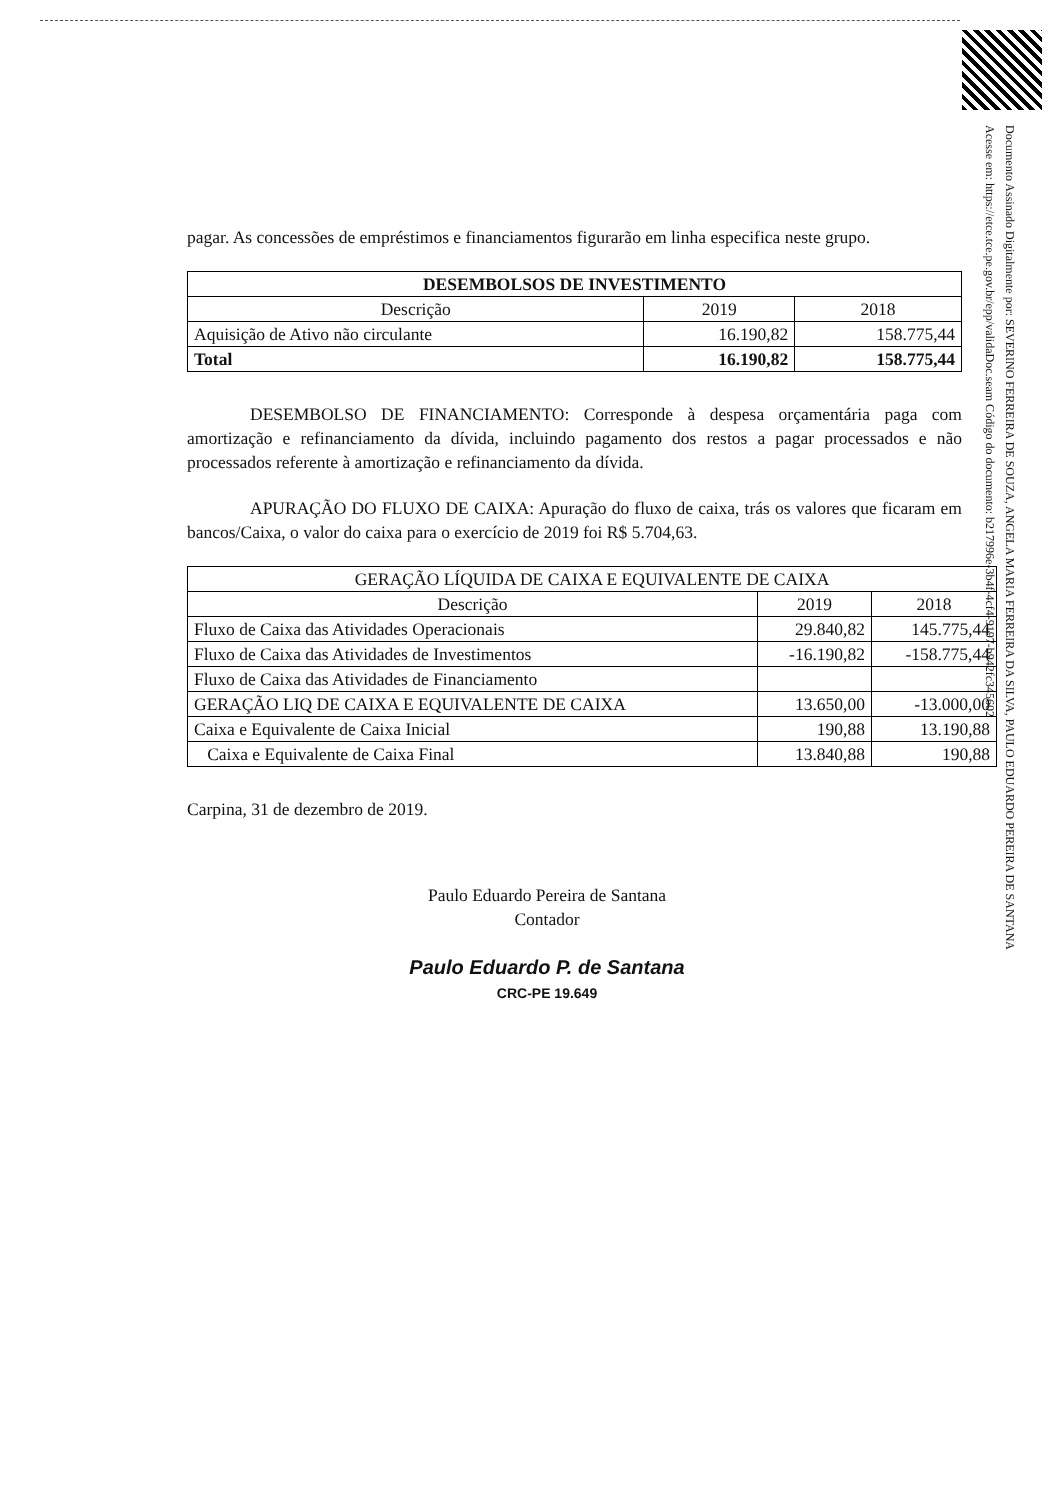Documento Assinado Digitalmente por: SEVERINO FERREIRA DE SOUZA, ANGELA MARIA FERREIRA DA SILVA, PAULO EDUARDO PEREIRA DE SANTANA
Acesse em: https://etce.tce.pe.gov.br/epp/validaDoc.seam Código do documento: b217996e-3b4f-4cf4-9197-b942fc345602
pagar. As concessões de empréstimos e financiamentos figurarão em linha especifica neste grupo.
| DESEMBOLSOS DE INVESTIMENTO | | |
| --- | --- | --- |
| Descrição | 2019 | 2018 |
| Aquisição de Ativo não circulante | 16.190,82 | 158.775,44 |
| Total | 16.190,82 | 158.775,44 |
DESEMBOLSO DE FINANCIAMENTO: Corresponde à despesa orçamentária paga com amortização e refinanciamento da dívida, incluindo pagamento dos restos a pagar processados e não processados referente à amortização e refinanciamento da dívida.
APURAÇÃO DO FLUXO DE CAIXA: Apuração do fluxo de caixa, trás os valores que ficaram em bancos/Caixa, o valor do caixa para o exercício de 2019 foi R$ 5.704,63.
| GERAÇÃO LÍQUIDA DE CAIXA E EQUIVALENTE DE CAIXA | | |
| --- | --- | --- |
| Descrição | 2019 | 2018 |
| Fluxo de Caixa das Atividades Operacionais | 29.840,82 | 145.775,44 |
| Fluxo de Caixa das Atividades de Investimentos | -16.190,82 | -158.775,44 |
| Fluxo de Caixa das Atividades de Financiamento | | |
| GERAÇÃO LIQ DE CAIXA E EQUIVALENTE DE CAIXA | 13.650,00 | -13.000,00 |
| Caixa e Equivalente de Caixa Inicial | 190,88 | 13.190,88 |
| Caixa e Equivalente de Caixa Final | 13.840,88 | 190,88 |
Carpina, 31 de dezembro de 2019.
Paulo Eduardo Pereira de Santana
Contador
Paulo Eduardo P. de Santana
CRC-PE 19.649